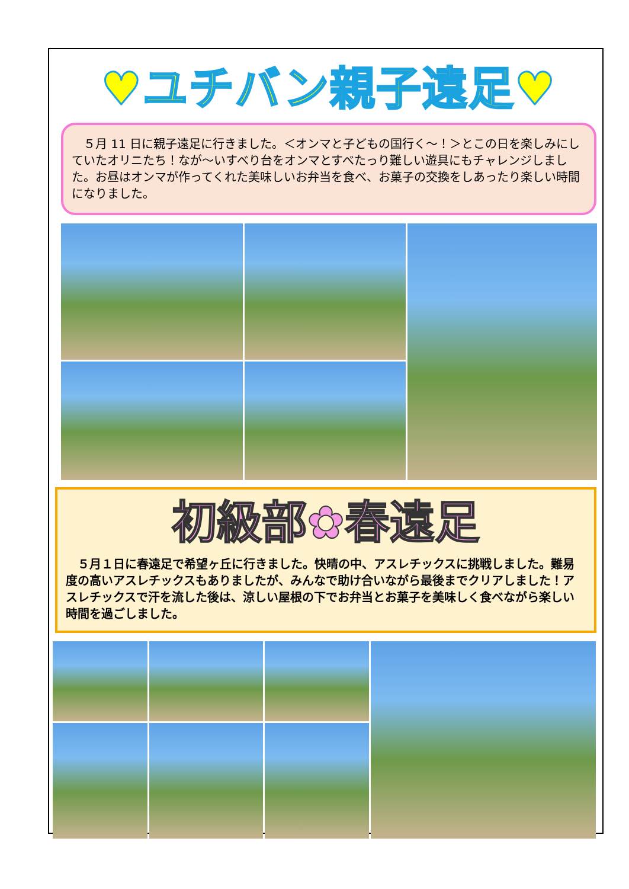♥ユチバン親子遠足♥
　５月 11 日に親子遠足に行きました。＜オンマと子どもの国行く～！＞とこの日を楽しみにしていたオリニたち！なが～いすべり台をオンマとすべたっり難しい遊具にもチャレンジしました。お昼はオンマが作ってくれた美味しいお弁当を食べ、お菓子の交換をしあったり楽しい時間になりました。
初級部✿春遠足
　５月１日に春遠足で希望ヶ丘に行きました。快晴の中、アスレチックスに挑戦しました。難易度の高いアスレチックスもありましたが、みんなで助け合いながら最後までクリアしました！アスレチックスで汗を流した後は、涼しい屋根の下でお弁当とお菓子を美味しく食べながら楽しい時間を過ごしました。